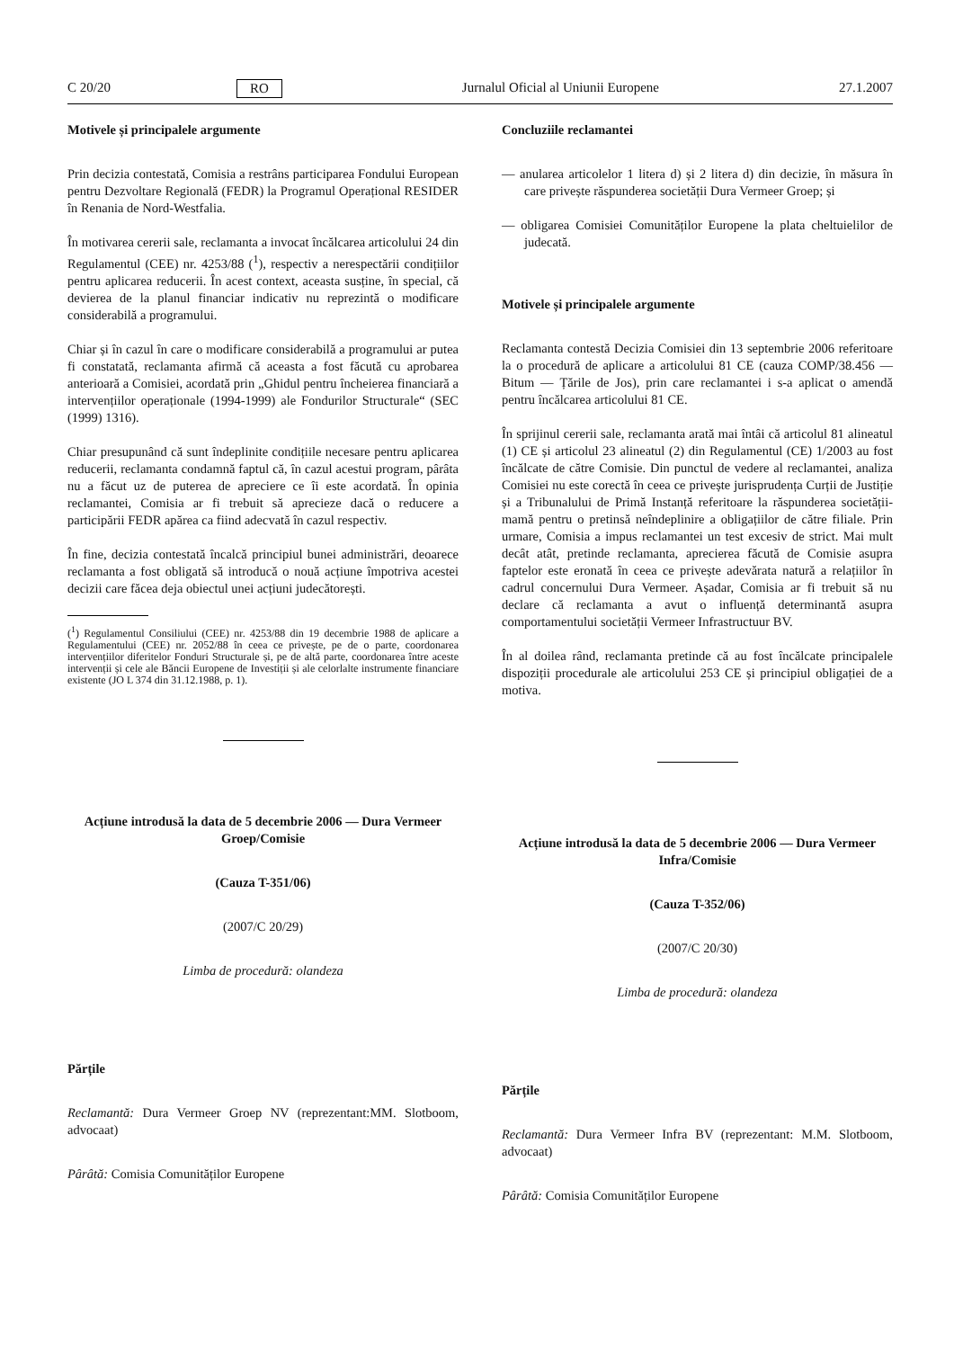C 20/20 RO Jurnalul Oficial al Uniunii Europene 27.1.2007
Motivele și principalele argumente
Prin decizia contestată, Comisia a restrâns participarea Fondului European pentru Dezvoltare Regională (FEDR) la Programul Operațional RESIDER în Renania de Nord-Westfalia.
În motivarea cererii sale, reclamanta a invocat încălcarea articolului 24 din Regulamentul (CEE) nr. 4253/88 (<sup>1</sup>), respectiv a nerespectării condițiilor pentru aplicarea reducerii. În acest context, aceasta susține, în special, că devierea de la planul financiar indicativ nu reprezintă o modificare considerabilă a programului.
Chiar și în cazul în care o modificare considerabilă a programului ar putea fi constatată, reclamanta afirmă că aceasta a fost făcută cu aprobarea anterioară a Comisiei, acordată prin „Ghidul pentru încheierea financiară a intervențiilor operaționale (1994-1999) ale Fondurilor Structurale“ (SEC (1999) 1316).
Chiar presupunând că sunt îndeplinite condițiile necesare pentru aplicarea reducerii, reclamanta condamnă faptul că, în cazul acestui program, pârâta nu a făcut uz de puterea de apreciere ce îi este acordată. În opinia reclamantei, Comisia ar fi trebuit să aprecieze dacă o reducere a participării FEDR apărea ca fiind adecvată în cazul respectiv.
În fine, decizia contestată încalcă principiul bunei administrări, deoarece reclamanta a fost obligată să introducă o nouă acțiune împotriva acestei decizii care făcea deja obiectul unei acțiuni judecătorești.
(<sup>1</sup>) Regulamentul Consiliului (CEE) nr. 4253/88 din 19 decembrie 1988 de aplicare a Regulamentului (CEE) nr. 2052/88 în ceea ce privește, pe de o parte, coordonarea intervențiilor diferitelor Fonduri Structurale și, pe de altă parte, coordonarea între aceste intervenții și cele ale Băncii Europene de Investiții și ale celorlalte instrumente financiare existente (JO L 374 din 31.12.1988, p. 1).
Acțiune introdusă la data de 5 decembrie 2006 — Dura Vermeer Groep/Comisie
(Cauza T-351/06)
(2007/C 20/29)
Limba de procedură: olandeza
Părțile
Reclamantă: Dura Vermeer Groep NV (reprezentant:MM. Slotboom, advocaat)
Pârâtă: Comisia Comunităților Europene
Concluziile reclamantei
— anularea articolelor 1 litera d) și 2 litera d) din decizie, în măsura în care privește răspunderea societății Dura Vermeer Groep; și
— obligarea Comisiei Comunităților Europene la plata cheltuielilor de judecată.
Motivele și principalele argumente
Reclamanta contestă Decizia Comisiei din 13 septembrie 2006 referitoare la o procedură de aplicare a articolului 81 CE (cauza COMP/38.456 — Bitum — Țările de Jos), prin care reclamantei i s-a aplicat o amendă pentru încălcarea articolului 81 CE.
În sprijinul cererii sale, reclamanta arată mai întâi că articolul 81 alineatul (1) CE și articolul 23 alineatul (2) din Regulamentul (CE) 1/2003 au fost încălcate de către Comisie. Din punctul de vedere al reclamantei, analiza Comisiei nu este corectă în ceea ce privește jurisprudența Curții de Justiție și a Tribunalului de Primă Instanță referitoare la răspunderea societății-mamă pentru o pretinsă neîndeplinire a obligațiilor de către filiale. Prin urmare, Comisia a impus reclamantei un test excesiv de strict. Mai mult decât atât, pretinde reclamanta, aprecierea făcută de Comisie asupra faptelor este eronată în ceea ce privește adevărata natură a relațiilor în cadrul concernului Dura Vermeer. Așadar, Comisia ar fi trebuit să nu declare că reclamanta a avut o influență determinantă asupra comportamentului societății Vermeer Infrastructuur BV.
În al doilea rând, reclamanta pretinde că au fost încălcate principalele dispoziții procedurale ale articolului 253 CE și principiul obligației de a motiva.
Acțiune introdusă la data de 5 decembrie 2006 — Dura Vermeer Infra/Comisie
(Cauza T-352/06)
(2007/C 20/30)
Limba de procedură: olandeza
Părțile
Reclamantă: Dura Vermeer Infra BV (reprezentant: M.M. Slotboom, advocaat)
Pârâtă: Comisia Comunităților Europene